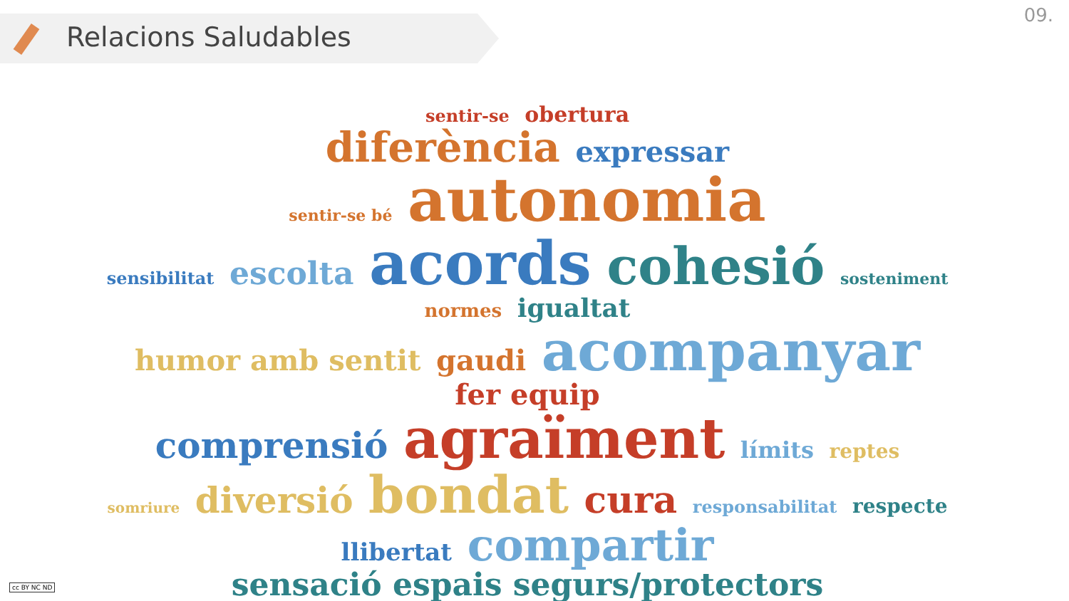Relacions Saludables
09.
sentir-se obertura
diferència expressar
sentir-se bé autonomia
sensibilitat escolta acords cohesió sosteniment
normes igualtat
humor amb sentit gaudi acompanyar fer equip
comprensió agraïment límits reptes
somriure diversió bondat cura responsabilitat respecte
llibertat compartir
sensació espais segurs/protectors
cc BY NC ND